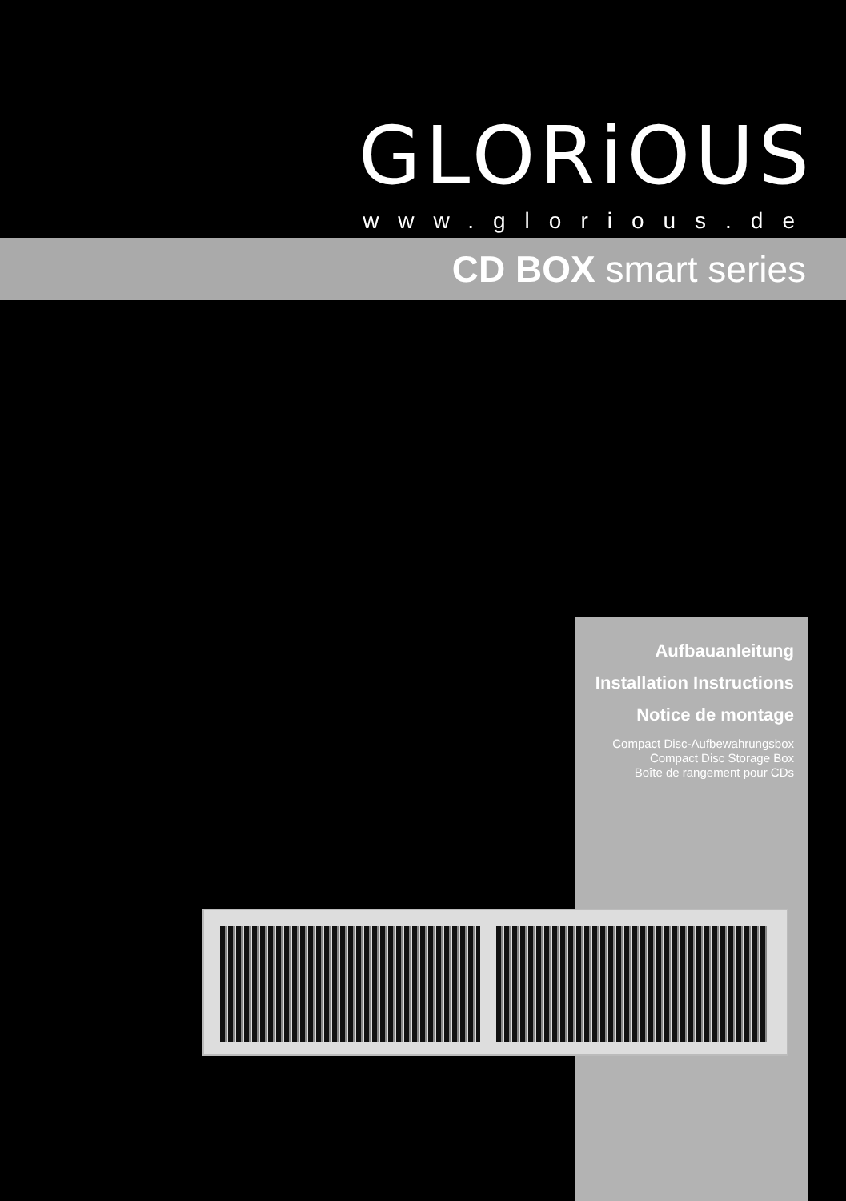GLORiOUS
www.glorious.de
CD BOX smart series
Aufbauanleitung
Installation Instructions
Notice de montage
Compact Disc-Aufbewahrungsbox
Compact Disc Storage Box
Boîte de rangement pour CDs